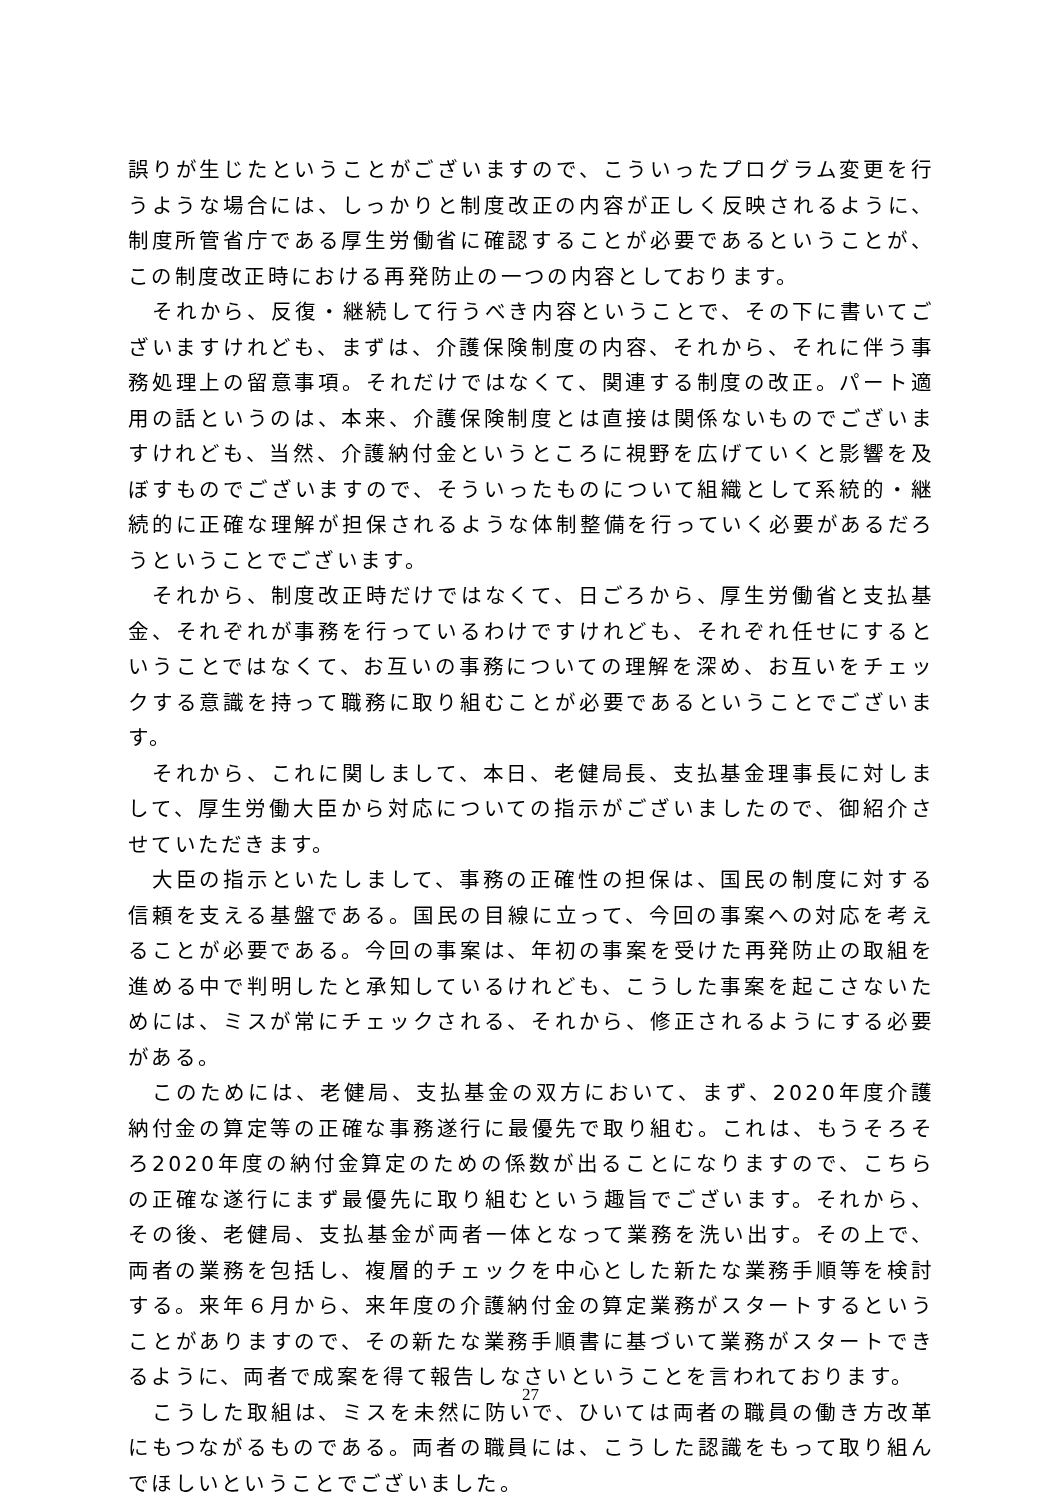誤りが生じたということがございますので、こういったプログラム変更を行うような場合には、しっかりと制度改正の内容が正しく反映されるように、制度所管省庁である厚生労働省に確認することが必要であるということが、この制度改正時における再発防止の一つの内容としております。
　それから、反復・継続して行うべき内容ということで、その下に書いてございますけれども、まずは、介護保険制度の内容、それから、それに伴う事務処理上の留意事項。それだけではなくて、関連する制度の改正。パート適用の話というのは、本来、介護保険制度とは直接は関係ないものでございますけれども、当然、介護納付金というところに視野を広げていくと影響を及ぼすものでございますので、そういったものについて組織として系統的・継続的に正確な理解が担保されるような体制整備を行っていく必要があるだろうということでございます。
　それから、制度改正時だけではなくて、日ごろから、厚生労働省と支払基金、それぞれが事務を行っているわけですけれども、それぞれ任せにするということではなくて、お互いの事務についての理解を深め、お互いをチェックする意識を持って職務に取り組むことが必要であるということでございます。
　それから、これに関しまして、本日、老健局長、支払基金理事長に対しまして、厚生労働大臣から対応についての指示がございましたので、御紹介させていただきます。
　大臣の指示といたしまして、事務の正確性の担保は、国民の制度に対する信頼を支える基盤である。国民の目線に立って、今回の事案への対応を考えることが必要である。今回の事案は、年初の事案を受けた再発防止の取組を進める中で判明したと承知しているけれども、こうした事案を起こさないためには、ミスが常にチェックされる、それから、修正されるようにする必要がある。
　このためには、老健局、支払基金の双方において、まず、2020年度介護納付金の算定等の正確な事務遂行に最優先で取り組む。これは、もうそろそろ2020年度の納付金算定のための係数が出ることになりますので、こちらの正確な遂行にまず最優先に取り組むという趣旨でございます。それから、その後、老健局、支払基金が両者一体となって業務を洗い出す。その上で、両者の業務を包括し、複層的チェックを中心とした新たな業務手順等を検討する。来年６月から、来年度の介護納付金の算定業務がスタートするということがありますので、その新たな業務手順書に基づいて業務がスタートできるように、両者で成案を得て報告しなさいということを言われております。
　こうした取組は、ミスを未然に防いで、ひいては両者の職員の働き方改革にもつながるものである。両者の職員には、こうした認識をもって取り組んでほしいということでございました。
27